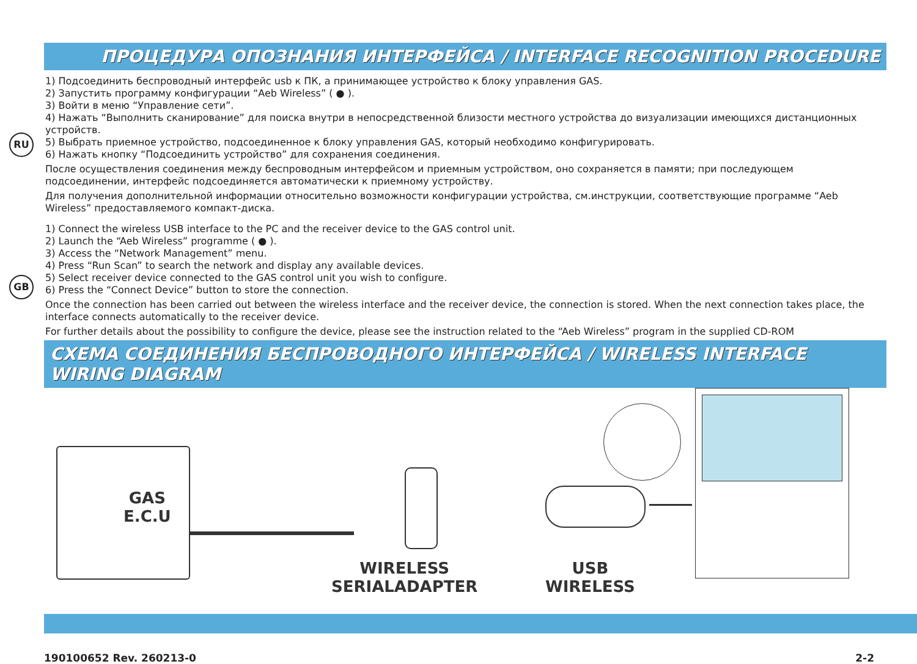ПРОЦЕДУРА ОПОЗНАНИЯ ИНТЕРФЕЙСА / INTERFACE RECOGNITION PROCEDURE
RU
1) Подсоединить беспроводный интерфейс usb к ПК, а принимающее устройство к блоку управления GAS.
2) Запустить программу конфигурации “Aeb Wireless” ( ● ).
3) Войти в меню “Управление сети”.
4) Нажать “Выполнить сканирование” для поиска внутри в непосредственной близости местного устройства до визуализации имеющихся дистанционных устройств.
5) Выбрать приемное устройство, подсоединенное к блоку управления GAS, который необходимо конфигурировать.
6) Нажать кнопку “Подсоединить устройство” для сохранения соединения.
После осуществления соединения между беспроводным интерфейсом и приемным устройством, оно сохраняется в памяти; при последующем подсоединении, интерфейс подсоединяется автоматически к приемному устройству.
Для получения дополнительной информации относительно возможности конфигурации устройства, см.инструкции, соответствующие программе “Aeb Wireless” предоставляемого компакт-диска.
GB
1) Connect the wireless USB interface to the PC and the receiver device to the GAS control unit.
2) Launch the “Aeb Wireless” programme ( ● ).
3) Access the “Network Management” menu.
4) Press “Run Scan” to search the network and display any available devices.
5) Select receiver device connected to the GAS control unit you wish to configure.
6) Press the “Connect Device” button to store the connection.
Once the connection has been carried out between the wireless interface and the receiver device, the connection is stored. When the next connection takes place, the interface connects automatically to the receiver device.
For further details about the possibility to configure the device, please see the instruction related to the “Aeb Wireless” program in the supplied CD-ROM
СХЕМА СОЕДИНЕНИЯ БЕСПРОВОДНОГО ИНТЕРФЕЙСА / WIRELESS INTERFACE WIRING DIAGRAM
GAS
E.C.U
WIRELESS
SERIALADAPTER
USB
WIRELESS
190100652 Rev. 260213-0 2-2